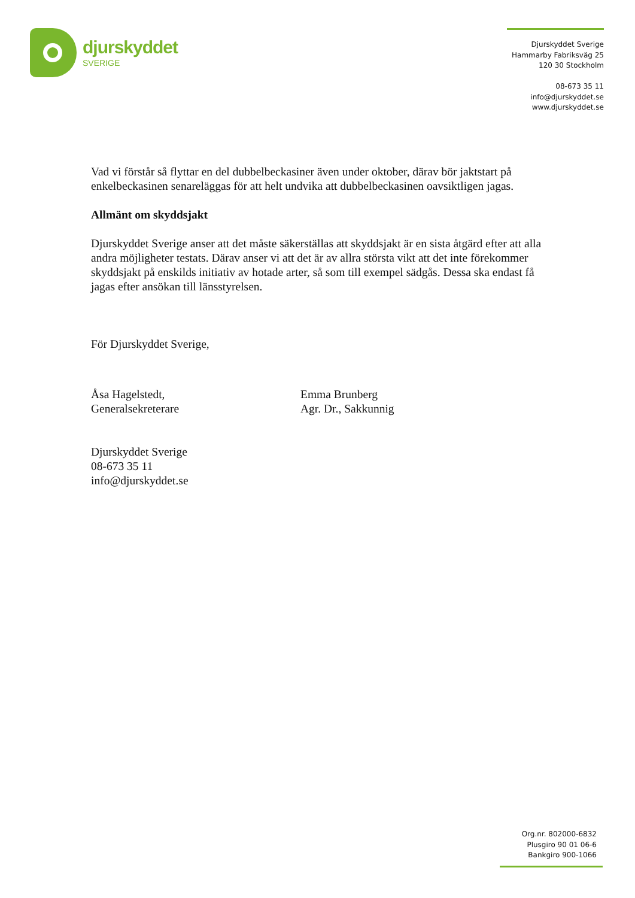djurskyddet
SVERIGE
Djurskyddet Sverige
Hammarby Fabriksväg 25
120 30 Stockholm
08-673 35 11
info@djurskyddet.se
www.djurskyddet.se
Vad vi förstår så flyttar en del dubbelbeckasiner även under oktober, därav bör jaktstart på enkelbeckasinen senareläggas för att helt undvika att dubbelbeckasinen oavsiktligen jagas.
Allmänt om skyddsjakt
Djurskyddet Sverige anser att det måste säkerställas att skyddsjakt är en sista åtgärd efter att alla andra möjligheter testats. Därav anser vi att det är av allra största vikt att det inte förekommer skyddsjakt på enskilds initiativ av hotade arter, så som till exempel sädgås. Dessa ska endast få jagas efter ansökan till länsstyrelsen.
För Djurskyddet Sverige,
Åsa Hagelstedt,
Generalsekreterare
Emma Brunberg
Agr. Dr., Sakkunnig
Djurskyddet Sverige
08-673 35 11
info@djurskyddet.se
Org.nr. 802000-6832
Plusgiro 90 01 06-6
Bankgiro 900-1066